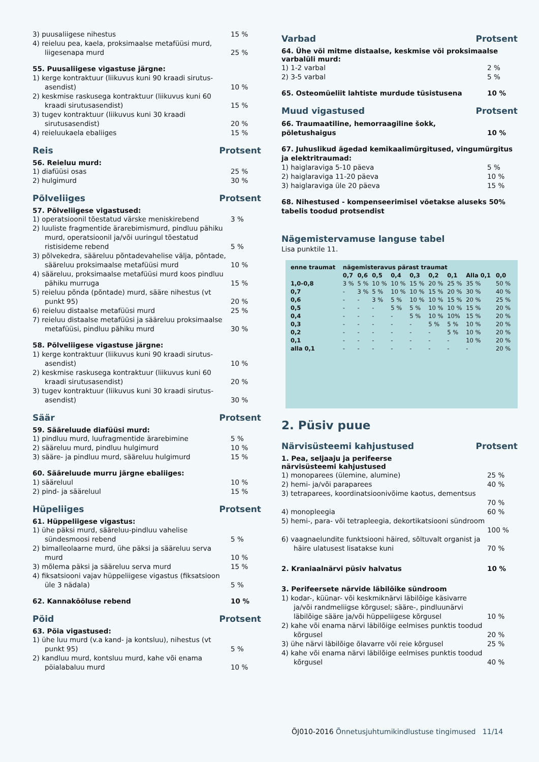3) puusaliigese nihestus 15 %
4) reieluu pea, kaela, proksimaalse metafüüsi murd, liigesenapa murd
25 %
55. Puusaliigese vigastuse järgne:
1) kerge kontraktuur (liikuvus kuni 90 kraadi sirutus-asendist)
10 %
2) keskmise raskusega kontraktuur (liikuvus kuni 60 kraadi sirutusasendist)
15 %
3) tugev kontraktuur (liikuvus kuni 30 kraadi sirutusasendist)
20 %
4) reieluukaela ebaliiges 15 %
Reis Protsent
56. Reieluu murd:
1) diafüüsi osas 25 %
2) hulgimurd 30 %
Põlveliiges Protsent
57. Põlveliigese vigastused:
1) operatsioonil tõestatud värske meniskirebend 3 %
2) luuliste fragmentide ärarebimismurd, pindluu pähiku murd, operatsioonil ja/või uuringul tõestatud ristisideme rebend
5 %
3) põlvekedra, sääreluu põntadevahelise välja, põntade, sääreluu proksimaalse metafüüsi murd
10 %
4) sääreluu, proksimaalse metafüüsi murd koos pindluu pähiku murruga
15 %
5) reieluu põnda (põntade) murd, sääre nihestus (vt punkt 95)
20 %
6) reieluu distaalse metafüüsi murd 25 %
7) reieluu distaalse metafüüsi ja sääreluu proksimaalse metafüüsi, pindluu pähiku murd
30 %
58. Põlveliigese vigastuse järgne:
1) kerge kontraktuur (liikuvus kuni 90 kraadi sirutus-asendist)
10 %
2) keskmise raskusega kontraktuur (liikuvus kuni 60 kraadi sirutusasendist)
20 %
3) tugev kontraktuur (liikuvus kuni 30 kraadi sirutus-asendist)
30 %
Säär Protsent
59. Sääreluude diafüüsi murd:
1) pindluu murd, luufragmentide ärarebimine 5 %
2) sääreluu murd, pindluu hulgimurd 10 %
3) sääre- ja pindluu murd, sääreluu hulgimurd 15 %
60. Sääreluude murru järgne ebaliiges:
1) sääreluul 10 %
2) pind- ja sääreluul 15 %
Hüpeliiges Protsent
61. Hüppeliigese vigastus:
1) ühe päksi murd, sääreluu-pindluu vahelise sündesmoosi rebend
5 %
2) bimalleolaarne murd, ühe päksi ja sääreluu serva murd
10 %
3) mõlema päksi ja sääreluu serva murd 15 %
4) fiksatsiooni vajav hüppeliigese vigastus (fiksatsioon üle 3 nädala)
5 %
62. Kannakõõluse rebend 10 %
Pöid Protsent
63. Pöia vigastused:
1) ühe luu murd (v.a kand- ja kontsluu), nihestus (vt punkt 95)
5 %
2) kandluu murd, kontsluu murd, kahe või enama pöialabaluu murd
10 %
Varbad Protsent
64. Ühe või mitme distaalse, keskmise või proksimaalse varbalüli murd:
1) 1-2 varbal 2 %
2) 3-5 varbal 5 %
65. Osteomüeliit lahtiste murdude tüsistusena 10 %
Muud vigastused Protsent
66. Traumaatiline, hemorraagiline šokk,
põletushaigus
10 %
67. Juhuslikud ägedad kemikaalimürgitused, vingumürgitus ja elektritraumad:
1) haiglaraviga 5-10 päeva 5 %
2) haiglaraviga 11-20 päeva 10 %
3) haiglaraviga üle 20 päeva 15 %
68. Nihestused - kompenseerimisel võetakse aluseks 50% tabelis toodud protsendist
Nägemistervamuse languse tabel
Lisa punktile 11.
| enne traumat | nägemisteravus pärast traumat | | | | | | | | |
| --- | --- | --- | --- | --- | --- | --- | --- | --- | --- |
| | 0,7 | 0,6 | 0,5 | 0,4 | 0,3 | 0,2 | 0,1 | Alla 0,1 | 0,0 |
| 1,0-0,8 | 3 % | 5 % | 10 % | 10 % | 15 % | 20 % | 25 % | 35 % | 50 % |
| 0,7 | - | 3 % | 5 % | 10 % | 10 % | 15 % | 20 % | 30 % | 40 % |
| 0,6 | - | - | 3 % | 5 % | 10 % | 10 % | 15 % | 20 % | 25 % |
| 0,5 | - | - | - | 5 % | 5 % | 10 % | 10 % | 15 % | 20 % |
| 0,4 | - | - | - | - | 5 % | 10 % | 10% | 15 % | 20 % |
| 0,3 | - | - | - | - | - | 5 % | 5 % | 10 % | 20 % |
| 0,2 | - | - | - | - | - | - | 5 % | 10 % | 20 % |
| 0,1 | - | - | - | - | - | - | - | 10 % | 20 % |
| alla 0,1 | - | - | - | - | - | - | - | - | 20 % |
2. Püsiv puue
Närvisüsteemi kahjustused Protsent
1. Pea, seljaaju ja perifeerse
närvisüsteemi kahjustused
1) monoparees (ülemine, alumine) 25 %
2) hemi- ja/või paraparees 40 %
3) tetraparees, koordinatsioonivõime kaotus, dementsus
70 %
4) monopleegia 60 %
5) hemi-, para- või tetrapleegia, dekortikatsiooni sündroom
100 %
6) vaagnaelundite funktsiooni häired, sõltuvalt organist ja häire ulatusest lisatakse kuni
70 %
2. Kraniaalnärvi püsiv halvatus 10 %
3. Perifeersete närvide läbilõike sündroom
1) kodar-, küünar- või keskmiknärvi läbilõige käsivarre ja/või randmeliigse kõrgusel; sääre-, pindluunärvi läbilõige sääre ja/või hüppeliigese kõrgusel
10 %
2) kahe või enama närvi läbilõige eelmises punktis toodud kõrgusel
20 %
3) ühe närvi läbilõige õlavarre või reie kõrgusel 25 %
4) kahe või enama närvi läbilõige eelmises punktis toodud kõrgusel
40 %
ÕJ010-2016 Õnnetusjuhtumikindlustuse tingimused 11/14